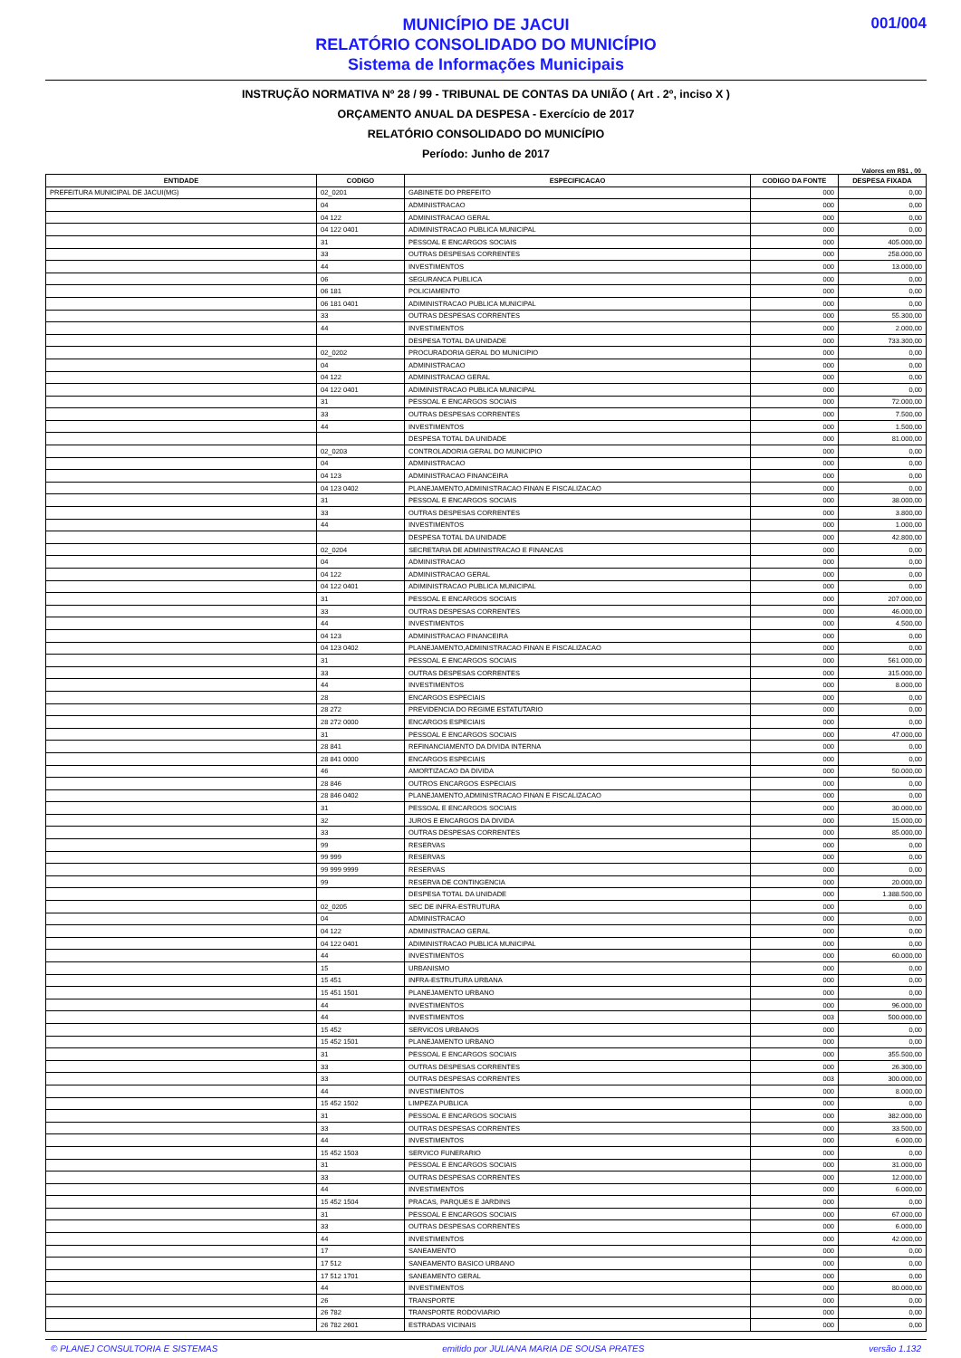001/004
MUNICÍPIO DE JACUI
RELATÓRIO CONSOLIDADO DO MUNICÍPIO
Sistema de Informações Municipais
INSTRUÇÃO NORMATIVA Nº 28 / 99 - TRIBUNAL DE CONTAS DA UNIÃO ( Art . 2º, inciso X )
ORÇAMENTO ANUAL DA DESPESA - Exercício de 2017
RELATÓRIO CONSOLIDADO DO MUNICÍPIO
Período: Junho de 2017
Valores em R$1 , 00
| ENTIDADE | CODIGO | ESPECIFICACAO | CODIGO DA FONTE | DESPESA FIXADA |
| --- | --- | --- | --- | --- |
| PREFEITURA MUNICIPAL DE JACUI(MG) | 02_0201 | GABINETE DO PREFEITO | 000 | 0,00 |
| | 04 | ADMINISTRACAO | 000 | 0,00 |
| | 04 122 | ADMINISTRACAO GERAL | 000 | 0,00 |
| | 04 122 0401 | ADIMINISTRACAO PUBLICA MUNICIPAL | 000 | 0,00 |
| | 31 | PESSOAL E ENCARGOS SOCIAIS | 000 | 405.000,00 |
| | 33 | OUTRAS DESPESAS CORRENTES | 000 | 258.000,00 |
| | 44 | INVESTIMENTOS | 000 | 13.000,00 |
| | 06 | SEGURANCA PUBLICA | 000 | 0,00 |
| | 06 181 | POLICIAMENTO | 000 | 0,00 |
| | 06 181 0401 | ADIMINISTRACAO PUBLICA MUNICIPAL | 000 | 0,00 |
| | 33 | OUTRAS DESPESAS CORRENTES | 000 | 55.300,00 |
| | 44 | INVESTIMENTOS | 000 | 2.000,00 |
| | | DESPESA TOTAL DA UNIDADE | 000 | 733.300,00 |
| | 02_0202 | PROCURADORIA GERAL DO MUNICIPIO | 000 | 0,00 |
| | 04 | ADMINISTRACAO | 000 | 0,00 |
| | 04 122 | ADMINISTRACAO GERAL | 000 | 0,00 |
| | 04 122 0401 | ADIMINISTRACAO PUBLICA MUNICIPAL | 000 | 0,00 |
| | 31 | PESSOAL E ENCARGOS SOCIAIS | 000 | 72.000,00 |
| | 33 | OUTRAS DESPESAS CORRENTES | 000 | 7.500,00 |
| | 44 | INVESTIMENTOS | 000 | 1.500,00 |
| | | DESPESA TOTAL DA UNIDADE | 000 | 81.000,00 |
| | 02_0203 | CONTROLADORIA GERAL DO MUNICIPIO | 000 | 0,00 |
| | 04 | ADMINISTRACAO | 000 | 0,00 |
| | 04 123 | ADMINISTRACAO FINANCEIRA | 000 | 0,00 |
| | 04 123 0402 | PLANEJAMENTO,ADMINISTRACAO FINAN E FISCALIZACAO | 000 | 0,00 |
| | 31 | PESSOAL E ENCARGOS SOCIAIS | 000 | 38.000,00 |
| | 33 | OUTRAS DESPESAS CORRENTES | 000 | 3.800,00 |
| | 44 | INVESTIMENTOS | 000 | 1.000,00 |
| | | DESPESA TOTAL DA UNIDADE | 000 | 42.800,00 |
| | 02_0204 | SECRETARIA DE ADMINISTRACAO E FINANCAS | 000 | 0,00 |
| | 04 | ADMINISTRACAO | 000 | 0,00 |
| | 04 122 | ADMINISTRACAO GERAL | 000 | 0,00 |
| | 04 122 0401 | ADIMINISTRACAO PUBLICA MUNICIPAL | 000 | 0,00 |
| | 31 | PESSOAL E ENCARGOS SOCIAIS | 000 | 207.000,00 |
| | 33 | OUTRAS DESPESAS CORRENTES | 000 | 46.000,00 |
| | 44 | INVESTIMENTOS | 000 | 4.500,00 |
| | 04 123 | ADMINISTRACAO FINANCEIRA | 000 | 0,00 |
| | 04 123 0402 | PLANEJAMENTO,ADMINISTRACAO FINAN E FISCALIZACAO | 000 | 0,00 |
| | 31 | PESSOAL E ENCARGOS SOCIAIS | 000 | 561.000,00 |
| | 33 | OUTRAS DESPESAS CORRENTES | 000 | 315.000,00 |
| | 44 | INVESTIMENTOS | 000 | 8.000,00 |
| | 28 | ENCARGOS ESPECIAIS | 000 | 0,00 |
| | 28 272 | PREVIDENCIA DO REGIME ESTATUTARIO | 000 | 0,00 |
| | 28 272 0000 | ENCARGOS ESPECIAIS | 000 | 0,00 |
| | 31 | PESSOAL E ENCARGOS SOCIAIS | 000 | 47.000,00 |
| | 28 841 | REFINANCIAMENTO DA DIVIDA INTERNA | 000 | 0,00 |
| | 28 841 0000 | ENCARGOS ESPECIAIS | 000 | 0,00 |
| | 46 | AMORTIZACAO DA DIVIDA | 000 | 50.000,00 |
| | 28 846 | OUTROS ENCARGOS ESPECIAIS | 000 | 0,00 |
| | 28 846 0402 | PLANEJAMENTO,ADMINISTRACAO FINAN E FISCALIZACAO | 000 | 0,00 |
| | 31 | PESSOAL E ENCARGOS SOCIAIS | 000 | 30.000,00 |
| | 32 | JUROS E ENCARGOS DA DIVIDA | 000 | 15.000,00 |
| | 33 | OUTRAS DESPESAS CORRENTES | 000 | 85.000,00 |
| | 99 | RESERVAS | 000 | 0,00 |
| | 99 999 | RESERVAS | 000 | 0,00 |
| | 99 999 9999 | RESERVAS | 000 | 0,00 |
| | 99 | RESERVA DE CONTINGENCIA | 000 | 20.000,00 |
| | | DESPESA TOTAL DA UNIDADE | 000 | 1.388.500,00 |
| | 02_0205 | SEC DE INFRA-ESTRUTURA | 000 | 0,00 |
| | 04 | ADMINISTRACAO | 000 | 0,00 |
| | 04 122 | ADMINISTRACAO GERAL | 000 | 0,00 |
| | 04 122 0401 | ADIMINISTRACAO PUBLICA MUNICIPAL | 000 | 0,00 |
| | 44 | INVESTIMENTOS | 000 | 60.000,00 |
| | 15 | URBANISMO | 000 | 0,00 |
| | 15 451 | INFRA-ESTRUTURA URBANA | 000 | 0,00 |
| | 15 451 1501 | PLANEJAMENTO URBANO | 000 | 0,00 |
| | 44 | INVESTIMENTOS | 000 | 96.000,00 |
| | 44 | INVESTIMENTOS | 003 | 500.000,00 |
| | 15 452 | SERVICOS URBANOS | 000 | 0,00 |
| | 15 452 1501 | PLANEJAMENTO URBANO | 000 | 0,00 |
| | 31 | PESSOAL E ENCARGOS SOCIAIS | 000 | 355.500,00 |
| | 33 | OUTRAS DESPESAS CORRENTES | 000 | 26.300,00 |
| | 33 | OUTRAS DESPESAS CORRENTES | 003 | 300.000,00 |
| | 44 | INVESTIMENTOS | 000 | 8.000,00 |
| | 15 452 1502 | LIMPEZA PUBLICA | 000 | 0,00 |
| | 31 | PESSOAL E ENCARGOS SOCIAIS | 000 | 382.000,00 |
| | 33 | OUTRAS DESPESAS CORRENTES | 000 | 33.500,00 |
| | 44 | INVESTIMENTOS | 000 | 6.000,00 |
| | 15 452 1503 | SERVICO FUNERARIO | 000 | 0,00 |
| | 31 | PESSOAL E ENCARGOS SOCIAIS | 000 | 31.000,00 |
| | 33 | OUTRAS DESPESAS CORRENTES | 000 | 12.000,00 |
| | 44 | INVESTIMENTOS | 000 | 6.000,00 |
| | 15 452 1504 | PRACAS, PARQUES E JARDINS | 000 | 0,00 |
| | 31 | PESSOAL E ENCARGOS SOCIAIS | 000 | 67.000,00 |
| | 33 | OUTRAS DESPESAS CORRENTES | 000 | 6.000,00 |
| | 44 | INVESTIMENTOS | 000 | 42.000,00 |
| | 17 | SANEAMENTO | 000 | 0,00 |
| | 17 512 | SANEAMENTO BASICO URBANO | 000 | 0,00 |
| | 17 512 1701 | SANEAMENTO GERAL | 000 | 0,00 |
| | 44 | INVESTIMENTOS | 000 | 80.000,00 |
| | 26 | TRANSPORTE | 000 | 0,00 |
| | 26 782 | TRANSPORTE RODOVIARIO | 000 | 0,00 |
| | 26 782 2601 | ESTRADAS VICINAIS | 000 | 0,00 |
© PLANEJ CONSULTORIA E SISTEMAS emitido por JULIANA MARIA DE SOUSA PRATES versão 1.132